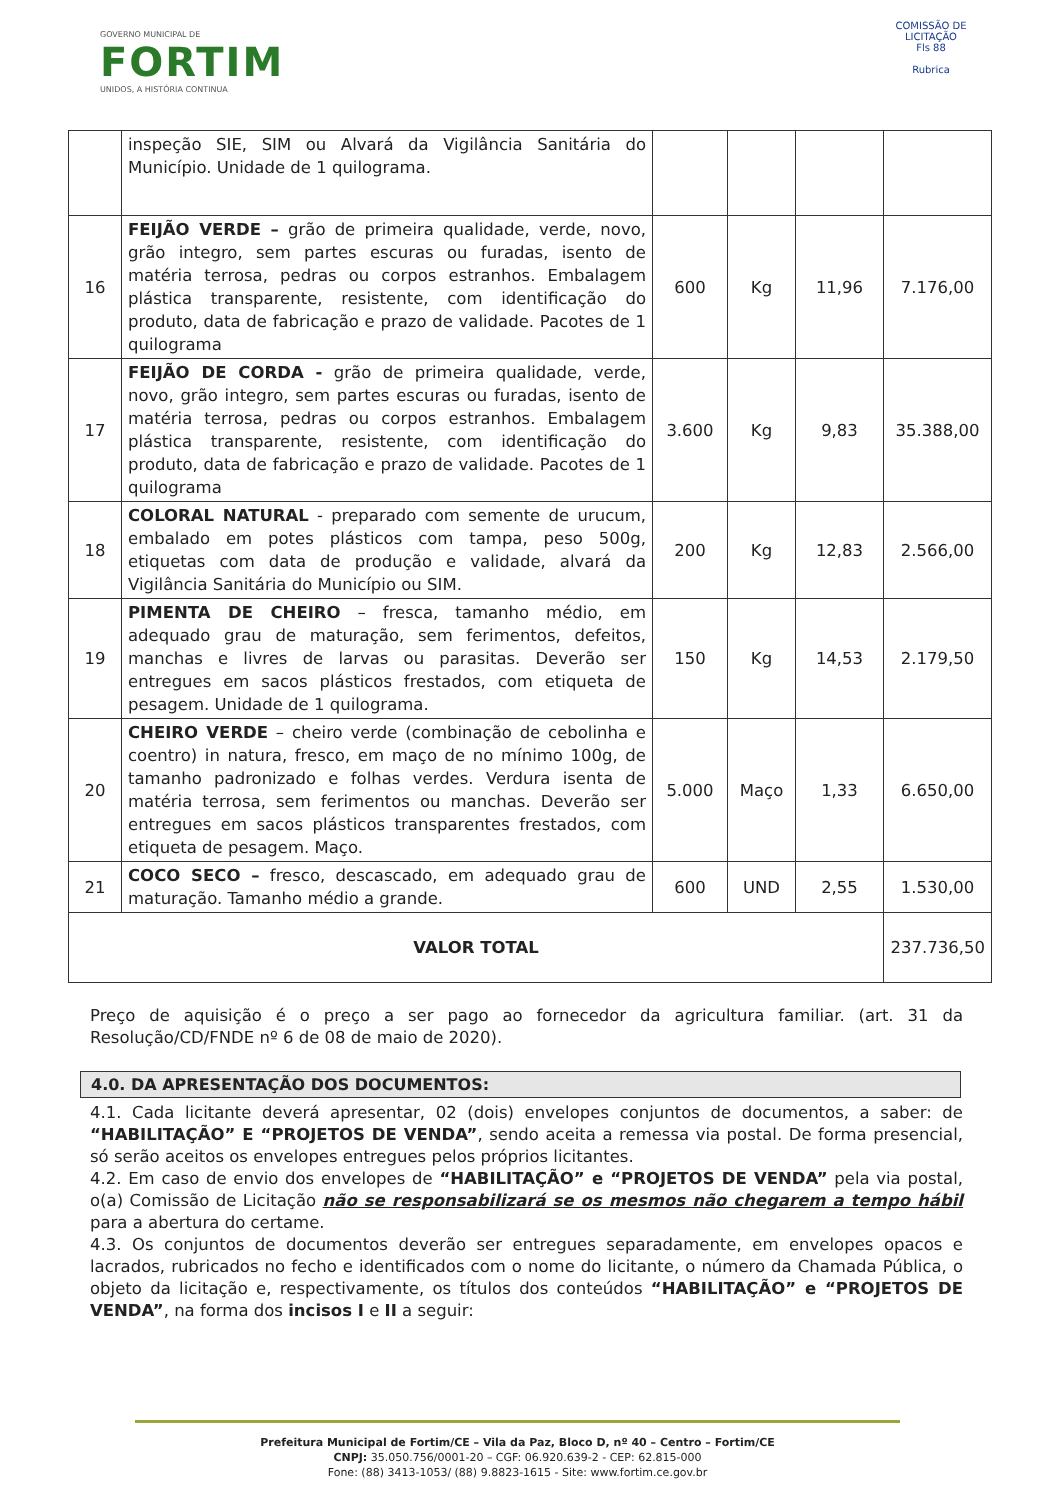GOVERNO MUNICIPAL DE
FORTIM
UNIDOS, A HISTÓRIA CONTINUA
COMISSÃO DE LICITAÇÃO
Fls 88
Rubrica
| | inspeção SIE, SIM ou Alvará da Vigilância Sanitária do Município. Unidade de 1 quilograma. | | | | |
| 16 | FEIJÃO VERDE – grão de primeira qualidade, verde, novo, grão integro, sem partes escuras ou furadas, isento de matéria terrosa, pedras ou corpos estranhos. Embalagem plástica transparente, resistente, com identificação do produto, data de fabricação e prazo de validade. Pacotes de 1 quilograma | 600 | Kg | 11,96 | 7.176,00 |
| 17 | FEIJÃO DE CORDA - grão de primeira qualidade, verde, novo, grão integro, sem partes escuras ou furadas, isento de matéria terrosa, pedras ou corpos estranhos. Embalagem plástica transparente, resistente, com identificação do produto, data de fabricação e prazo de validade. Pacotes de 1 quilograma | 3.600 | Kg | 9,83 | 35.388,00 |
| 18 | COLORAL NATURAL - preparado com semente de urucum, embalado em potes plásticos com tampa, peso 500g, etiquetas com data de produção e validade, alvará da Vigilância Sanitária do Município ou SIM. | 200 | Kg | 12,83 | 2.566,00 |
| 19 | PIMENTA DE CHEIRO – fresca, tamanho médio, em adequado grau de maturação, sem ferimentos, defeitos, manchas e livres de larvas ou parasitas. Deverão ser entregues em sacos plásticos frestados, com etiqueta de pesagem. Unidade de 1 quilograma. | 150 | Kg | 14,53 | 2.179,50 |
| 20 | CHEIRO VERDE – cheiro verde (combinação de cebolinha e coentro) in natura, fresco, em maço de no mínimo 100g, de tamanho padronizado e folhas verdes. Verdura isenta de matéria terrosa, sem ferimentos ou manchas. Deverão ser entregues em sacos plásticos transparentes frestados, com etiqueta de pesagem. Maço. | 5.000 | Maço | 1,33 | 6.650,00 |
| 21 | COCO SECO – fresco, descascado, em adequado grau de maturação. Tamanho médio a grande. | 600 | UND | 2,55 | 1.530,00 |
| VALOR TOTAL | | | | | 237.736,50 |
Preço de aquisição é o preço a ser pago ao fornecedor da agricultura familiar. (art. 31 da Resolução/CD/FNDE nº 6 de 08 de maio de 2020).
4.0. DA APRESENTAÇÃO DOS DOCUMENTOS:
4.1. Cada licitante deverá apresentar, 02 (dois) envelopes conjuntos de documentos, a saber: de “HABILITAÇÃO” E “PROJETOS DE VENDA”, sendo aceita a remessa via postal. De forma presencial, só serão aceitos os envelopes entregues pelos próprios licitantes.
4.2. Em caso de envio dos envelopes de “HABILITAÇÃO” e “PROJETOS DE VENDA” pela via postal, o(a) Comissão de Licitação não se responsabilizará se os mesmos não chegarem a tempo hábil para a abertura do certame.
4.3. Os conjuntos de documentos deverão ser entregues separadamente, em envelopes opacos e lacrados, rubricados no fecho e identificados com o nome do licitante, o número da Chamada Pública, o objeto da licitação e, respectivamente, os títulos dos conteúdos “HABILITAÇÃO” e “PROJETOS DE VENDA”, na forma dos incisos I e II a seguir:
Prefeitura Municipal de Fortim/CE – Vila da Paz, Bloco D, nº 40 – Centro – Fortim/CE
CNPJ: 35.050.756/0001-20 – CGF: 06.920.639-2 - CEP: 62.815-000
Fone: (88) 3413-1053/ (88) 9.8823-1615 - Site: www.fortim.ce.gov.br